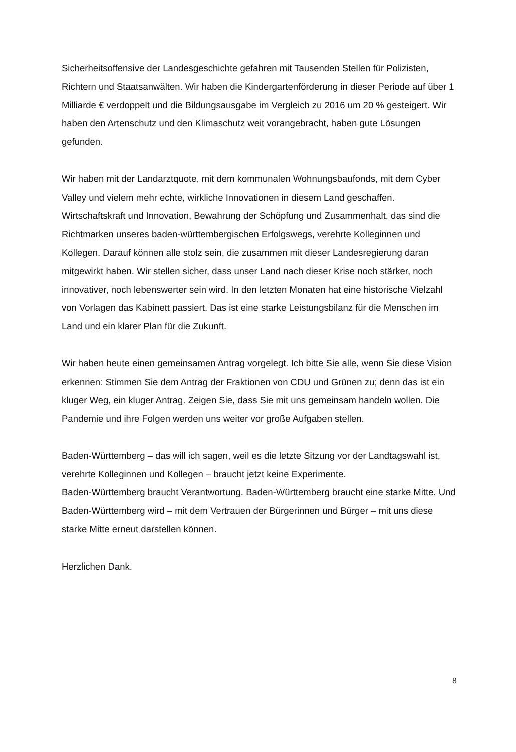Sicherheitsoffensive der Landesgeschichte gefahren mit Tausenden Stellen für Polizisten, Richtern und Staatsanwälten. Wir haben die Kindergartenförderung in dieser Periode auf über 1 Milliarde € verdoppelt und die Bildungsausgabe im Vergleich zu 2016 um 20 % gesteigert. Wir haben den Artenschutz und den Klimaschutz weit vorangebracht, haben gute Lösungen gefunden.
Wir haben mit der Landarztquote, mit dem kommunalen Wohnungsbaufonds, mit dem Cyber Valley und vielem mehr echte, wirkliche Innovationen in diesem Land geschaffen. Wirtschaftskraft und Innovation, Bewahrung der Schöpfung und Zusammenhalt, das sind die Richtmarken unseres baden-württembergischen Erfolgswegs, verehrte Kolleginnen und Kollegen. Darauf können alle stolz sein, die zusammen mit dieser Landesregierung daran mitgewirkt haben. Wir stellen sicher, dass unser Land nach dieser Krise noch stärker, noch innovativer, noch lebenswerter sein wird. In den letzten Monaten hat eine historische Vielzahl von Vorlagen das Kabinett passiert. Das ist eine starke Leistungsbilanz für die Menschen im Land und ein klarer Plan für die Zukunft.
Wir haben heute einen gemeinsamen Antrag vorgelegt. Ich bitte Sie alle, wenn Sie diese Vision erkennen: Stimmen Sie dem Antrag der Fraktionen von CDU und Grünen zu; denn das ist ein kluger Weg, ein kluger Antrag. Zeigen Sie, dass Sie mit uns gemeinsam handeln wollen. Die Pandemie und ihre Folgen werden uns weiter vor große Aufgaben stellen.
Baden-Württemberg – das will ich sagen, weil es die letzte Sitzung vor der Landtagswahl ist, verehrte Kolleginnen und Kollegen – braucht jetzt keine Experimente.
Baden-Württemberg braucht Verantwortung. Baden-Württemberg braucht eine starke Mitte. Und Baden-Württemberg wird – mit dem Vertrauen der Bürgerinnen und Bürger – mit uns diese starke Mitte erneut darstellen können.
Herzlichen Dank.
8